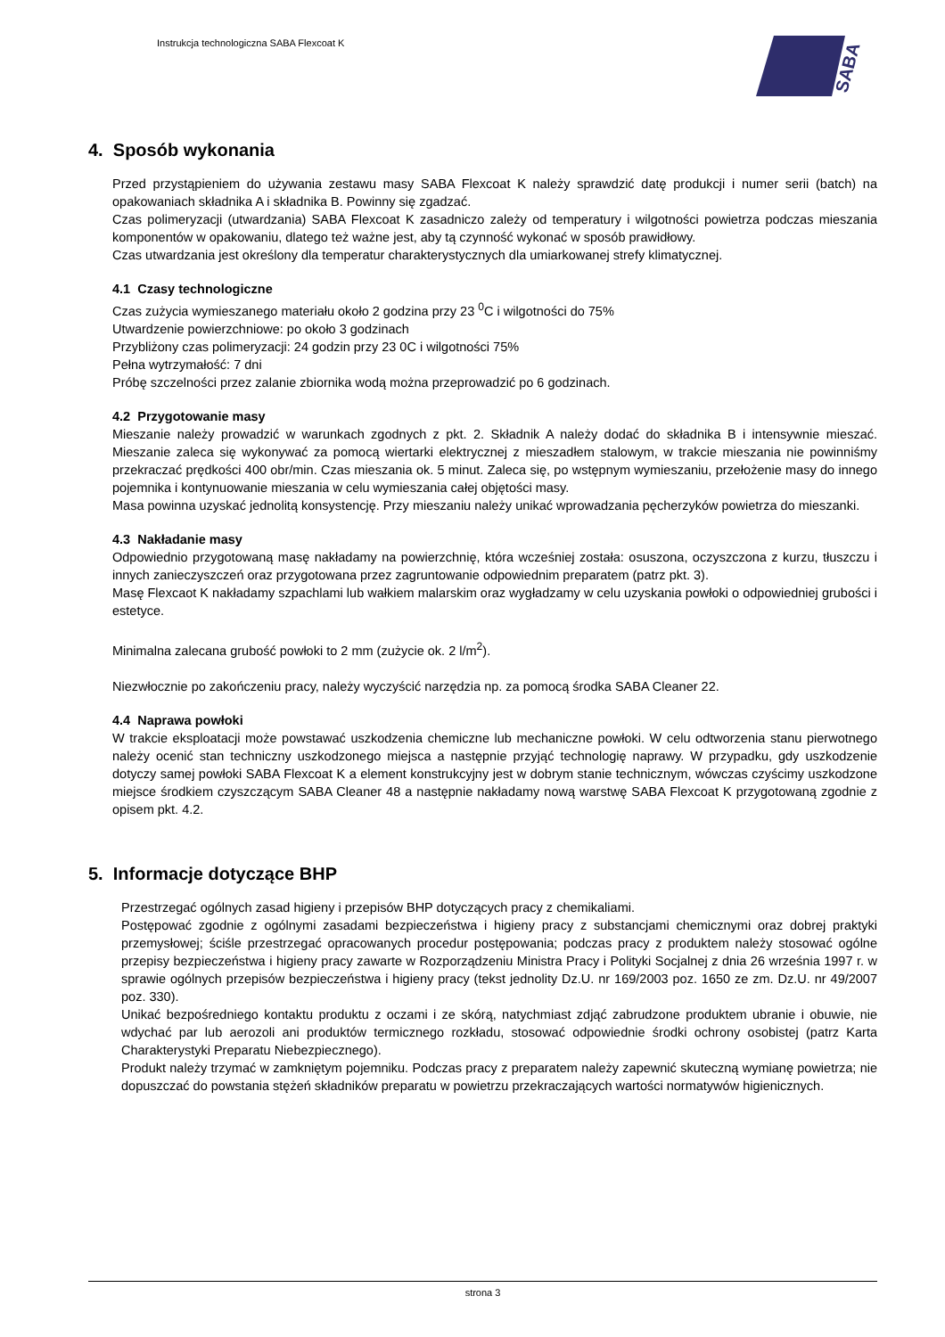Instrukcja technologiczna SABA Flexcoat K
SABA
4. Sposób wykonania
Przed przystąpieniem do używania zestawu masy SABA Flexcoat K należy sprawdzić datę produkcji i numer serii (batch) na opakowaniach składnika A i składnika B. Powinny się zgadzać.
Czas polimeryzacji (utwardzania) SABA Flexcoat K zasadniczo zależy od temperatury i wilgotności powietrza podczas mieszania komponentów w opakowaniu, dlatego też ważne jest, aby tą czynność wykonać w sposób prawidłowy.
Czas utwardzania jest określony dla temperatur charakterystycznych dla umiarkowanej strefy klimatycznej.
4.1 Czasy technologiczne
Czas zużycia wymieszanego materiału około 2 godzina przy 23 <sup>0</sup>C i wilgotności do 75%
Utwardzenie powierzchniowe: po około 3 godzinach
Przybliżony czas polimeryzacji: 24 godzin przy 23 0C i wilgotności 75%
Pełna wytrzymałość: 7 dni
Próbę szczelności przez zalanie zbiornika wodą można przeprowadzić po 6 godzinach.
4.2 Przygotowanie masy
Mieszanie należy prowadzić w warunkach zgodnych z pkt. 2. Składnik A należy dodać do składnika B i intensywnie mieszać. Mieszanie zaleca się wykonywać za pomocą wiertarki elektrycznej z mieszadłem stalowym, w trakcie mieszania nie powinniśmy przekraczać prędkości 400 obr/min. Czas mieszania ok. 5 minut. Zaleca się, po wstępnym wymieszaniu, przełożenie masy do innego pojemnika i kontynuowanie mieszania w celu wymieszania całej objętości masy.
Masa powinna uzyskać jednolitą konsystencję. Przy mieszaniu należy unikać wprowadzania pęcherzyków powietrza do mieszanki.
4.3 Nakładanie masy
Odpowiednio przygotowaną masę nakładamy na powierzchnię, która wcześniej została: osuszona, oczyszczona z kurzu, tłuszczu i innych zanieczyszczeń oraz przygotowana przez zagruntowanie odpowiednim preparatem (patrz pkt. 3).
Masę Flexcaot K nakładamy szpachlami lub wałkiem malarskim oraz wygładzamy w celu uzyskania powłoki o odpowiedniej grubości i estetyce.
Minimalna zalecana grubość powłoki to 2 mm (zużycie ok. 2 l/m<sup>2</sup>).
Niezwłocznie po zakończeniu pracy, należy wyczyścić narzędzia np. za pomocą środka SABA Cleaner 22.
4.4 Naprawa powłoki
W trakcie eksploatacji może powstawać uszkodzenia chemiczne lub mechaniczne powłoki. W celu odtworzenia stanu pierwotnego należy ocenić stan techniczny uszkodzonego miejsca a następnie przyjąć technologię naprawy. W przypadku, gdy uszkodzenie dotyczy samej powłoki SABA Flexcoat K a element konstrukcyjny jest w dobrym stanie technicznym, wówczas czyścimy uszkodzone miejsce środkiem czyszczącym SABA Cleaner 48 a następnie nakładamy nową warstwę SABA Flexcoat K przygotowaną zgodnie z opisem pkt. 4.2.
5. Informacje dotyczące BHP
Przestrzegać ogólnych zasad higieny i przepisów BHP dotyczących pracy z chemikaliami.
Postępować zgodnie z ogólnymi zasadami bezpieczeństwa i higieny pracy z substancjami chemicznymi oraz dobrej praktyki przemysłowej; ściśle przestrzegać opracowanych procedur postępowania; podczas pracy z produktem należy stosować ogólne przepisy bezpieczeństwa i higieny pracy zawarte w Rozporządzeniu Ministra Pracy i Polityki Socjalnej z dnia 26 września 1997 r. w sprawie ogólnych przepisów bezpieczeństwa i higieny pracy (tekst jednolity Dz.U. nr 169/2003 poz. 1650 ze zm. Dz.U. nr 49/2007 poz. 330).
Unikać bezpośredniego kontaktu produktu z oczami i ze skórą, natychmiast zdjąć zabrudzone produktem ubranie i obuwie, nie wdychać par lub aerozoli ani produktów termicznego rozkładu, stosować odpowiednie środki ochrony osobistej (patrz Karta Charakterystyki Preparatu Niebezpiecznego).
Produkt należy trzymać w zamkniętym pojemniku. Podczas pracy z preparatem należy zapewnić skuteczną wymianę powietrza; nie dopuszczać do powstania stężeń składników preparatu w powietrzu przekraczających wartości normatywów higienicznych.
strona 3